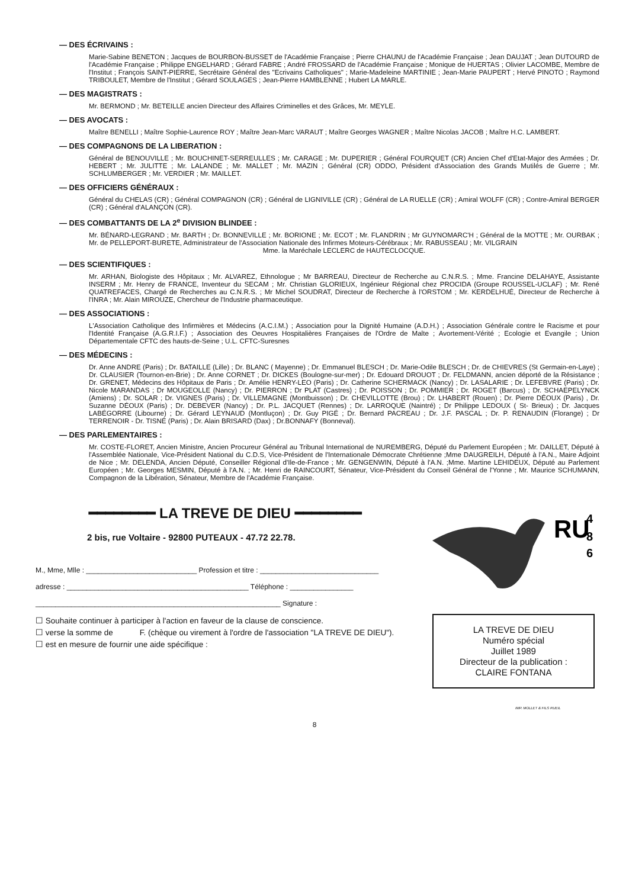— DES ÉCRIVAINS :
Marie-Sabine BENETON ; Jacques de BOURBON-BUSSET de l'Académie Française ; Pierre CHAUNU de l'Académie Française ; Jean DAUJAT ; Jean DUTOURD de l'Académie Française ; Philippe ENGELHARD ; Gérard FABRE ; André FROSSARD de l'Académie Française ; Monique de HUERTAS ; Olivier LACOMBE, Membre de l'Institut ; François SAINT-PIERRE, Secrétaire Général des "Ecrivains Catholiques" ; Marie-Madeleine MARTINIE ; Jean-Marie PAUPERT ; Hervé PINOTO ; Raymond TRIBOULET, Membre de l'Institut ; Gérard SOULAGES ; Jean-Pierre HAMBLENNE ; Hubert LA MARLE.
— DES MAGISTRATS :
Mr. BERMOND ; Mr. BETEILLE ancien Directeur des Affaires Criminelles et des Grâces, Mr. MEYLE.
— DES AVOCATS :
Maître BENELLI ; Maître Sophie-Laurence ROY ; Maître Jean-Marc VARAUT ; Maître Georges WAGNER ; Maître Nicolas JACOB ; Maître H.C. LAMBERT.
— DES COMPAGNONS DE LA LIBERATION :
Général de BENOUVILLE ; Mr. BOUCHINET-SERREULLES ; Mr. CARAGE ; Mr. DUPERIER ; Général FOURQUET (CR) Ancien Chef d'Etat-Major des Armées ; Dr. HEBERT ; Mr. JULITTE ; Mr. LALANDE ; Mr. MALLET ; Mr. MAZIN ; Général (CR) ODDO, Président d'Association des Grands Mutilés de Guerre ; Mr. SCHLUMBERGER ; Mr. VERDIER ; Mr. MAILLET.
— DES OFFICIERS GÉNÉRAUX :
Général du CHELAS (CR) ; Général COMPAGNON (CR) ; Général de LIGNIVILLE (CR) ; Général de LA RUELLE (CR) ; Amiral WOLFF (CR) ; Contre-Amiral BERGER (CR) ; Général d'ALANÇON (CR).
— DES COMBATTANTS DE LA 2<sup>e</sup> DIVISION BLINDEE :
Mr. BÉNARD-LEGRAND ; Mr. BARTH ; Dr. BONNEVILLE ; Mr. BORIONE ; Mr. ECOT ; Mr. FLANDRIN ; Mr GUYNOMARC'H ; Général de la MOTTE ; Mr. OURBAK ; Mr. de PELLEPORT-BURETE, Administrateur de l'Association Nationale des Infirmes Moteurs-Cérébraux ; Mr. RABUSSEAU ; Mr. VILGRAIN
Mme. la Maréchale LECLERC de HAUTECLOCQUE.
— DES SCIENTIFIQUES :
Mr. ARHAN, Biologiste des Hôpitaux ; Mr. ALVAREZ, Ethnologue ; Mr BARREAU, Directeur de Recherche au C.N.R.S. ; Mme. Francine DELAHAYE, Assistante INSERM ; Mr. Henry de FRANCE, Inventeur du SECAM ; Mr. Christian GLORIEUX, Ingénieur Régional chez PROCIDA (Groupe ROUSSEL-UCLAF) ; Mr. René QUATREFACES, Chargé de Recherches au C.N.R.S. ; Mr Michel SOUDRAT, Directeur de Recherche à l'ORSTOM ; Mr. KERDELHUÉ, Directeur de Recherche à l'INRA ; Mr. Alain MIROUZE, Chercheur de l'Industrie pharmaceutique.
— DES ASSOCIATIONS :
L'Association Catholique des Infirmières et Médecins (A.C.I.M.) ; Association pour la Dignité Humaine (A.D.H.) ; Association Générale contre le Racisme et pour l'Identité Française (A.G.R.I.F.) ; Association des Oeuvres Hospitalières Françaises de l'Ordre de Malte ; Avortement-Vérité ; Ecologie et Evangile ; Union Départementale CFTC des hauts-de-Seine ; U.L. CFTC-Suresnes
— DES MÉDECINS :
Dr. Anne ANDRE (Paris) ; Dr. BATAILLE (Lille) ; Dr. BLANC ( Mayenne) ; Dr. Emmanuel BLESCH ; Dr. Marie-Odile BLESCH ; Dr. de CHIEVRES (St Germain-en-Laye) ; Dr. CLAUSIER (Tournon-en-Brie) ; Dr. Anne CORNET ; Dr. DICKES (Boulogne-sur-mer) ; Dr. Edouard DROUOT ; Dr. FELDMANN, ancien déporté de la Résistance ; Dr. GRENET, Médecins des Hôpitaux de Paris ; Dr. Amélie HENRY-LEO (Paris) ; Dr. Catherine SCHERMACK (Nancy) ; Dr. LASALARIE ; Dr. LEFEBVRE (Paris) ; Dr. Nicole MARANDAS ; Dr MOUGEOLLE (Nancy) ; Dr. PIERRON ; Dr PLAT (Castres) ; Dr. POISSON ; Dr. POMMIER ; Dr. ROGET (Barcus) ; Dr. SCHAEPELYNCK (Amiens) ; Dr. SOLAR ; Dr. VIGNES (Paris) ; Dr. VILLEMAGNE (Montbuisson) ; Dr. CHEVILLOTTE (Brou) ; Dr. LHABERT (Rouen) ; Dr. Pierre DÉOUX (Paris) , Dr. Suzanne DÉOUX (Paris) ; Dr. DEBEVER (Nancy) ; Dr. P.L. JACQUET (Rennes) ; Dr. LARROQUE (Naintré) ; Dr Philippe LEDOUX ( St- Brieux) ; Dr. Jacques LABÉGORRE (Libourne) ; Dr. Gérard LEYNAUD (Montluçon) ; Dr. Guy PIGÉ ; Dr. Bernard PACREAU ; Dr. J.F. PASCAL ; Dr. P. RENAUDIN (Florange) ; Dr TERRENOIR - Dr. TISNÉ (Paris) ; Dr. Alain BRISARD (Dax) ; Dr.BONNAFY (Bonneval).
— DES PARLEMENTAIRES :
Mr. COSTE-FLORET, Ancien Ministre, Ancien Procureur Général au Tribunal International de NUREMBERG, Député du Parlement Européen ; Mr. DAILLET, Député à l'Assemblée Nationale, Vice-Président National du C.D.S, Vice-Président de l'Internationale Démocrate Chrétienne ;Mme DAUGREILH, Député à l'A.N., Maire Adjoint de Nice ; Mr. DELENDA, Ancien Député, Conseiller Régional d'Ile-de-France ; Mr. GENGENWIN, Député à l'A.N. ;Mme. Martine LEHIDEUX, Député au Parlement Européen ; Mr. Georges MESMIN, Député à l'A.N. ; Mr. Henri de RAINCOURT, Sénateur, Vice-Président du Conseil Général de l'Yonne ; Mr. Maurice SCHUMANN, Compagnon de la Libération, Sénateur, Membre de l'Académie Française.
━━━━━━━━ LA TREVE DE DIEU ━━━━━━━━
2 bis, rue Voltaire - 92800 PUTEAUX - 47.72 22.78.
M., Mme, Mlle : ____________________________ Profession et titre : ______________________________
adresse : ______________________________________________ Téléphone : ________________
______________________________________________________________ Signature :
☐ Souhaite continuer à participer à l'action en faveur de la clause de conscience.
☐ verse la somme de F. (chèque ou virement à l'ordre de l'association "LA TREVE DE DIEU").
☐ est en mesure de fournir une aide spécifique :
RU
4
8
6
LA TREVE DE DIEU
Numéro spécial
Juillet 1989
Directeur de la publication :
CLAIRE FONTANA
IMP. MOLLET & FILS RUEIL
8